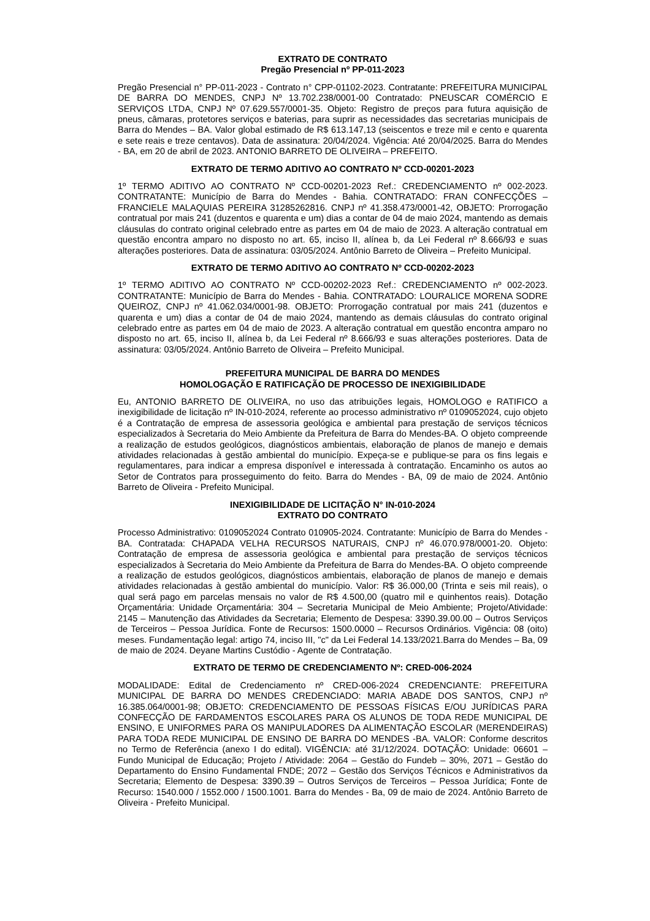EXTRATO DE CONTRATO
Pregão Presencial nº PP-011-2023
Pregão Presencial n° PP-011-2023 - Contrato n° CPP-01102-2023. Contratante: PREFEITURA MUNICIPAL DE BARRA DO MENDES, CNPJ Nº 13.702.238/0001-00 Contratado: PNEUSCAR COMÉRCIO E SERVIÇOS LTDA, CNPJ Nº 07.629.557/0001-35. Objeto: Registro de preços para futura aquisição de pneus, câmaras, protetores serviços e baterias, para suprir as necessidades das secretarias municipais de Barra do Mendes – BA. Valor global estimado de R$ 613.147,13 (seiscentos e treze mil e cento e quarenta e sete reais e treze centavos). Data de assinatura: 20/04/2024. Vigência: Até 20/04/2025. Barra do Mendes - BA, em 20 de abril de 2023. ANTONIO BARRETO DE OLIVEIRA – PREFEITO.
EXTRATO DE TERMO ADITIVO AO CONTRATO Nº CCD-00201-2023
1º TERMO ADITIVO AO CONTRATO Nº CCD-00201-2023 Ref.: CREDENCIAMENTO nº 002-2023. CONTRATANTE: Município de Barra do Mendes - Bahia. CONTRATADO: FRAN CONFECÇÕES – FRANCIELE MALAQUIAS PEREIRA 31285262816. CNPJ nº 41.358.473/0001-42, OBJETO: Prorrogação contratual por mais 241 (duzentos e quarenta e um) dias a contar de 04 de maio 2024, mantendo as demais cláusulas do contrato original celebrado entre as partes em 04 de maio de 2023. A alteração contratual em questão encontra amparo no disposto no art. 65, inciso II, alínea b, da Lei Federal nº 8.666/93 e suas alterações posteriores. Data de assinatura: 03/05/2024. Antônio Barreto de Oliveira – Prefeito Municipal.
EXTRATO DE TERMO ADITIVO AO CONTRATO Nº CCD-00202-2023
1º TERMO ADITIVO AO CONTRATO Nº CCD-00202-2023 Ref.: CREDENCIAMENTO nº 002-2023. CONTRATANTE: Município de Barra do Mendes - Bahia. CONTRATADO: LOURALICE MORENA SODRE QUEIROZ, CNPJ nº 41.062.034/0001-98. OBJETO: Prorrogação contratual por mais 241 (duzentos e quarenta e um) dias a contar de 04 de maio 2024, mantendo as demais cláusulas do contrato original celebrado entre as partes em 04 de maio de 2023. A alteração contratual em questão encontra amparo no disposto no art. 65, inciso II, alínea b, da Lei Federal nº 8.666/93 e suas alterações posteriores. Data de assinatura: 03/05/2024. Antônio Barreto de Oliveira – Prefeito Municipal.
PREFEITURA MUNICIPAL DE BARRA DO MENDES
HOMOLOGAÇÃO E RATIFICAÇÃO DE PROCESSO DE INEXIGIBILIDADE
Eu, ANTONIO BARRETO DE OLIVEIRA, no uso das atribuições legais, HOMOLOGO e RATIFICO a inexigibilidade de licitação nº IN-010-2024, referente ao processo administrativo nº 0109052024, cujo objeto é a Contratação de empresa de assessoria geológica e ambiental para prestação de serviços técnicos especializados à Secretaria do Meio Ambiente da Prefeitura de Barra do Mendes-BA. O objeto compreende a realização de estudos geológicos, diagnósticos ambientais, elaboração de planos de manejo e demais atividades relacionadas à gestão ambiental do município. Expeça-se e publique-se para os fins legais e regulamentares, para indicar a empresa disponível e interessada à contratação. Encaminho os autos ao Setor de Contratos para prosseguimento do feito. Barra do Mendes - BA, 09 de maio de 2024. Antônio Barreto de Oliveira - Prefeito Municipal.
INEXIGIBILIDADE DE LICITAÇÃO N° IN-010-2024
EXTRATO DO CONTRATO
Processo Administrativo: 0109052024 Contrato 010905-2024. Contratante: Município de Barra do Mendes - BA. Contratada: CHAPADA VELHA RECURSOS NATURAIS, CNPJ nº 46.070.978/0001-20. Objeto: Contratação de empresa de assessoria geológica e ambiental para prestação de serviços técnicos especializados à Secretaria do Meio Ambiente da Prefeitura de Barra do Mendes-BA. O objeto compreende a realização de estudos geológicos, diagnósticos ambientais, elaboração de planos de manejo e demais atividades relacionadas à gestão ambiental do município. Valor: R$ 36.000,00 (Trinta e seis mil reais), o qual será pago em parcelas mensais no valor de R$ 4.500,00 (quatro mil e quinhentos reais). Dotação Orçamentária: Unidade Orçamentária: 304 – Secretaria Municipal de Meio Ambiente; Projeto/Atividade: 2145 – Manutenção das Atividades da Secretaria; Elemento de Despesa: 3390.39.00.00 – Outros Serviços de Terceiros – Pessoa Jurídica. Fonte de Recursos: 1500.0000 – Recursos Ordinários. Vigência: 08 (oito) meses. Fundamentação legal: artigo 74, inciso III, "c" da Lei Federal 14.133/2021.Barra do Mendes – Ba, 09 de maio de 2024. Deyane Martins Custódio - Agente de Contratação.
EXTRATO DE TERMO DE CREDENCIAMENTO Nº: CRED-006-2024
MODALIDADE: Edital de Credenciamento nº CRED-006-2024 CREDENCIANTE: PREFEITURA MUNICIPAL DE BARRA DO MENDES CREDENCIADO: MARIA ABADE DOS SANTOS, CNPJ nº 16.385.064/0001-98; OBJETO: CREDENCIAMENTO DE PESSOAS FÍSICAS E/OU JURÍDICAS PARA CONFECÇÃO DE FARDAMENTOS ESCOLARES PARA OS ALUNOS DE TODA REDE MUNICIPAL DE ENSINO, E UNIFORMES PARA OS MANIPULADORES DA ALIMENTAÇÃO ESCOLAR (MERENDEIRAS) PARA TODA REDE MUNICIPAL DE ENSINO DE BARRA DO MENDES -BA. VALOR: Conforme descritos no Termo de Referência (anexo I do edital). VIGÊNCIA: até 31/12/2024. DOTAÇÃO: Unidade: 06601 – Fundo Municipal de Educação; Projeto / Atividade: 2064 – Gestão do Fundeb – 30%, 2071 – Gestão do Departamento do Ensino Fundamental FNDE; 2072 – Gestão dos Serviços Técnicos e Administrativos da Secretaria; Elemento de Despesa: 3390.39 – Outros Serviços de Terceiros – Pessoa Jurídica; Fonte de Recurso: 1540.000 / 1552.000 / 1500.1001. Barra do Mendes - Ba, 09 de maio de 2024. Antônio Barreto de Oliveira - Prefeito Municipal.